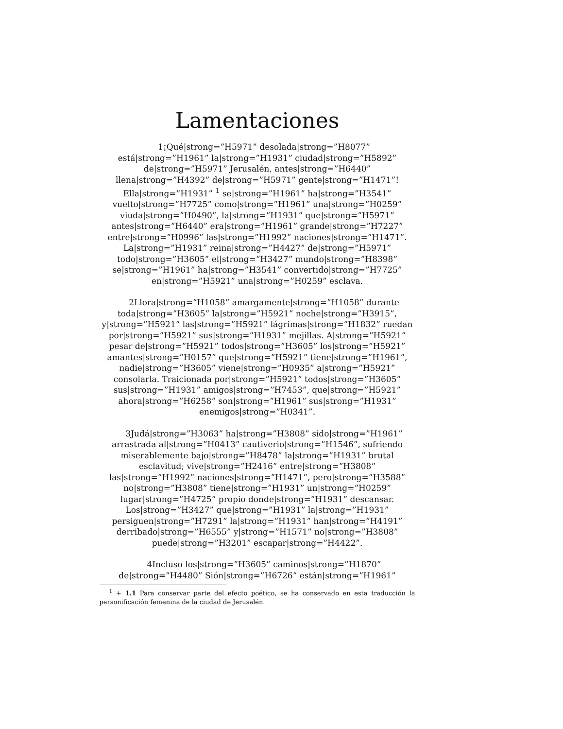Lamentaciones
1¡Qué|strong=”H5971” desolada|strong=”H8077” está|strong=”H1961” la|strong=”H1931” ciudad|strong=”H5892” de|strong=”H5971” Jerusalén, antes|strong=”H6440” llena|strong=”H4392” de|strong=”H5971” gente|strong=”H1471”! Ella|strong=”H1931” <sup>1</sup> se|strong=”H1961” ha|strong=”H3541” vuelto|strong=”H7725” como|strong=”H1961” una|strong=”H0259” viuda|strong=”H0490”, la|strong=”H1931” que|strong=”H5971” antes|strong=”H6440” era|strong=”H1961” grande|strong=”H7227” entre|strong=”H0996” las|strong=”H1992” naciones|strong=”H1471”. La|strong=”H1931” reina|strong=”H4427” de|strong=”H5971” todo|strong=”H3605” el|strong=”H3427” mundo|strong=”H8398” se|strong=”H1961” ha|strong=”H3541” convertido|strong=”H7725” en|strong=”H5921” una|strong=”H0259” esclava.
2Llora|strong=”H1058” amargamente|strong=”H1058” durante toda|strong=”H3605” la|strong=”H5921” noche|strong=”H3915”, y|strong=”H5921” las|strong=”H5921” lágrimas|strong=”H1832” ruedan por|strong=”H5921” sus|strong=”H1931” mejillas. A|strong=”H5921” pesar de|strong=”H5921” todos|strong=”H3605” los|strong=”H5921” amantes|strong=”H0157” que|strong=”H5921” tiene|strong=”H1961”, nadie|strong=”H3605” viene|strong=”H0935” a|strong=”H5921” consolarla. Traicionada por|strong=”H5921” todos|strong=”H3605” sus|strong=”H1931” amigos|strong=”H7453”, que|strong=”H5921” ahora|strong=”H6258” son|strong=”H1961” sus|strong=”H1931” enemigos|strong=”H0341”.
3Judá|strong=”H3063” ha|strong=”H3808” sido|strong=”H1961” arrastrada al|strong=”H0413” cautiverio|strong=”H1546”, sufriendo miserablemente bajo|strong=”H8478” la|strong=”H1931” brutal esclavitud; vive|strong=”H2416” entre|strong=”H3808” las|strong=”H1992” naciones|strong=”H1471”, pero|strong=”H3588” no|strong=”H3808” tiene|strong=”H1931” un|strong=”H0259” lugar|strong=”H4725” propio donde|strong=”H1931” descansar. Los|strong=”H3427” que|strong=”H1931” la|strong=”H1931” persiguen|strong=”H7291” la|strong=”H1931” han|strong=”H4191” derribado|strong=”H6555” y|strong=”H1571” no|strong=”H3808” puede|strong=”H3201” escapar|strong=”H4422”.
4Incluso los|strong=”H3605” caminos|strong=”H1870” de|strong=”H4480” Sión|strong=”H6726” están|strong=”H1961”
<sup>1</sup> + 1.1 Para conservar parte del efecto poético, se ha conservado en esta traducción la personificación femenina de la ciudad de Jerusalén.